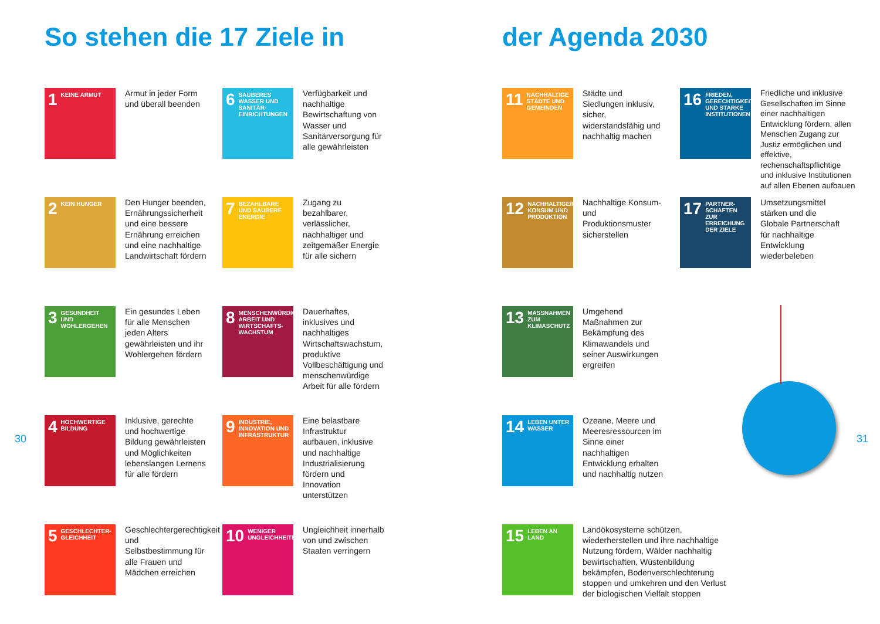So stehen die 17 Ziele in der Agenda 2030
1 KEINE ARMUT
Armut in jeder Form und überall beenden
6 SAUBERES WASSER UND SANITÄR-EINRICHTUNGEN
Verfügbarkeit und nachhaltige Bewirtschaftung von Wasser und Sanitärversorgung für alle gewährleisten
2 KEIN HUNGER
Den Hunger beenden, Ernährungssicherheit und eine bessere Ernährung erreichen und eine nachhaltige Landwirtschaft fördern
7 BEZAHLBARE UND SAUBERE ENERGIE
Zugang zu bezahlbarer, verlässlicher, nachhaltiger und zeitgemäßer Energie für alle sichern
3 GESUNDHEIT UND WOHLERGEHEN
Ein gesundes Leben für alle Menschen jeden Alters gewährleisten und ihr Wohlergehen fördern
8 MENSCHENWÜRDIGE ARBEIT UND WIRTSCHAFTS-WACHSTUM
Dauerhaftes, inklusives und nachhaltiges Wirtschaftswachstum, produktive Vollbeschäftigung und menschenwürdige Arbeit für alle fördern
4 HOCHWERTIGE BILDUNG
Inklusive, gerechte und hochwertige Bildung gewährleisten und Möglichkeiten lebenslangen Lernens für alle fördern
9 INDUSTRIE, INNOVATION UND INFRASTRUKTUR
Eine belastbare Infrastruktur aufbauen, inklusive und nachhaltige Industrialisierung fördern und Innovation unterstützen
5 GESCHLECHTER-GLEICHHEIT
Geschlechtergerechtigkeit und Selbstbestimmung für alle Frauen und Mädchen erreichen
10 WENIGER UNGLEICHHEITEN
Ungleichheit innerhalb von und zwischen Staaten verringern
11 NACHHALTIGE STÄDTE UND GEMEINDEN
Städte und Siedlungen inklusiv, sicher, widerstandsfähig und nachhaltig machen
16 FRIEDEN, GERECHTIGKEIT UND STARKE INSTITUTIONEN
Friedliche und inklusive Gesellschaften im Sinne einer nachhaltigen Entwicklung fördern, allen Menschen Zugang zur Justiz ermöglichen und effektive, rechenschaftspflichtige und inklusive Institutionen auf allen Ebenen aufbauen
12 NACHHALTIGE/R KONSUM UND PRODUKTION
Nachhaltige Konsum- und Produktionsmuster sicherstellen
17 PARTNER-SCHAFTEN ZUR ERREICHUNG DER ZIELE
Umsetzungsmittel stärken und die Globale Partnerschaft für nachhaltige Entwicklung wiederbeleben
13 MASSNAHMEN ZUM KLIMASCHUTZ
Umgehend Maßnahmen zur Bekämpfung des Klimawandels und seiner Auswirkungen ergreifen
14 LEBEN UNTER WASSER
Ozeane, Meere und Meeresressourcen im Sinne einer nachhaltigen Entwicklung erhalten und nachhaltig nutzen
15 LEBEN AN LAND
Landökosysteme schützen, wiederherstellen und ihre nachhaltige Nutzung fördern, Wälder nachhaltig bewirtschaften, Wüstenbildung bekämpfen, Bodenverschlechterung stoppen und umkehren und den Verlust der biologischen Vielfalt stoppen
30 31